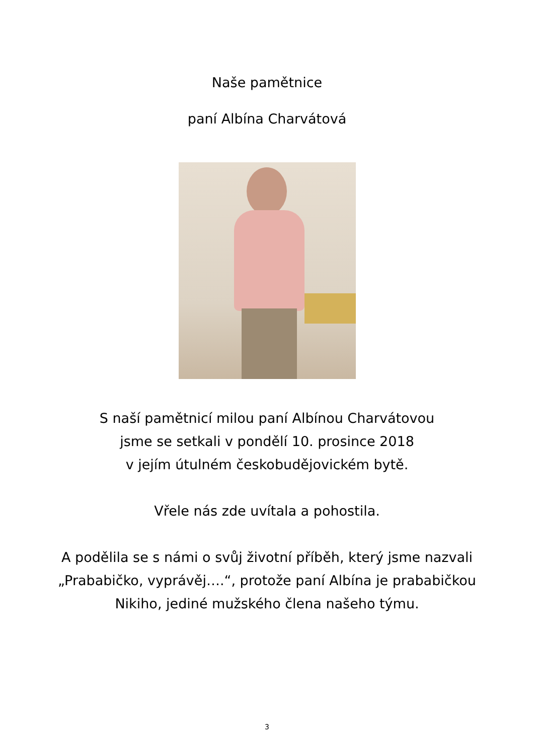Naše pamětnice
paní Albína Charvátová
S naší pamětnicí milou paní Albínou Charvátovou
jsme se setkali v pondělí 10. prosince 2018
v jejím útulném českobudějovickém bytě.
Vřele nás zde uvítala a pohostila.
A podělila se s námi o svůj životní příběh, který jsme nazvali
„Prababičko, vyprávěj….“, protože paní Albína je prababičkou
Nikiho, jediné mužského člena našeho týmu.
3